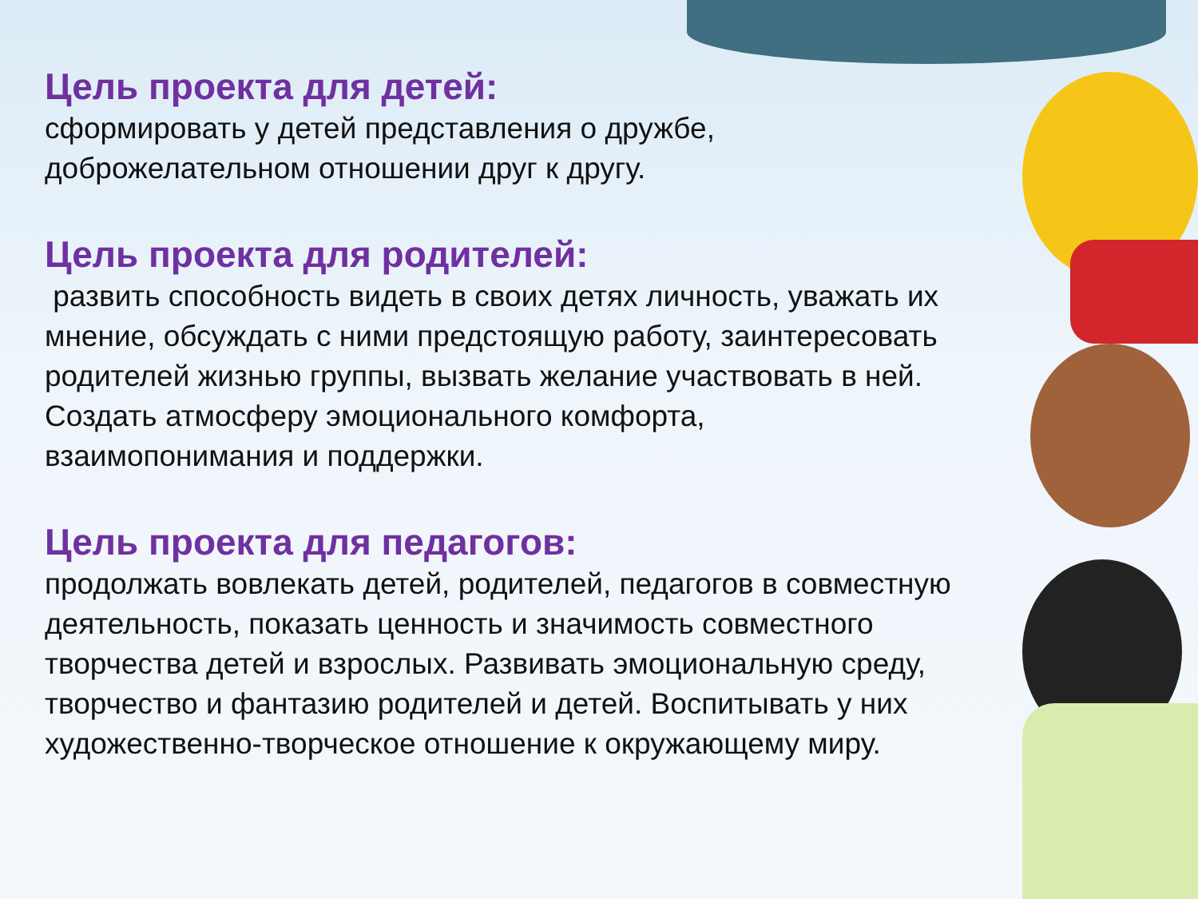Цель проекта для детей:
сформировать у детей представления о дружбе, доброжелательном отношении друг к другу.
Цель проекта для родителей:
развить способность видеть в своих детях личность, уважать их мнение, обсуждать с ними предстоящую работу, заинтересовать родителей жизнью группы, вызвать желание участвовать в ней. Создать атмосферу эмоционального комфорта, взаимопонимания и поддержки.
Цель проекта для педагогов:
продолжать вовлекать детей, родителей, педагогов в совместную деятельность, показать ценность и значимость совместного творчества детей и взрослых. Развивать эмоциональную среду, творчество и фантазию родителей и детей. Воспитывать у них художественно-творческое отношение к окружающему миру.